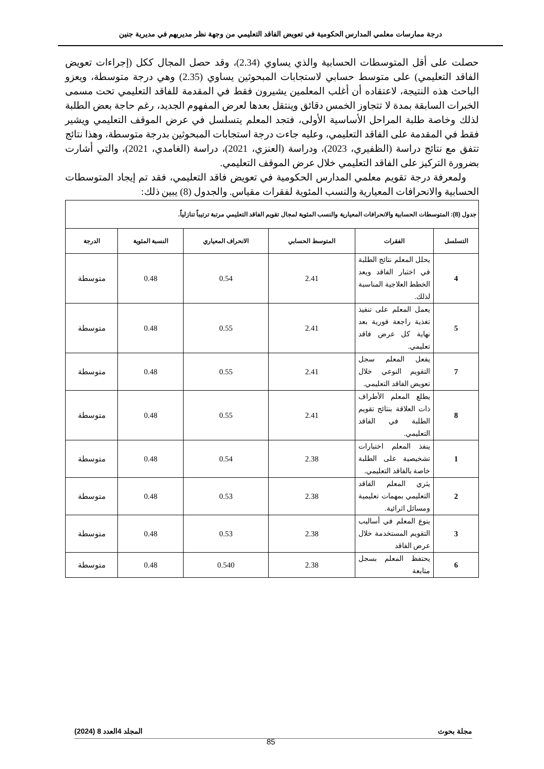درجة ممارسات معلمي المدارس الحكومية في تعويض الفاقد التعليمي من وجهة نظر مديريهم في مديرية جنين
حصلت على أقل المتوسطات الحسابية والذي يساوي (2.34)، وقد حصل المجال ككل (إجراءات تعويض الفاقد التعليمي) على متوسط حسابي لاستجابات المبحوثين يساوي (2.35) وهي درجة متوسطة، ويعزو الباحث هذه النتيجة، لاعتقاده أن أغلب المعلمين يشيرون فقط في المقدمة للفاقد التعليمي تحت مسمى الخبرات السابقة بمدة لا تتجاوز الخمس دقائق وينتقل بعدها لعرض المفهوم الجديد، رغم حاجة بعض الطلبة لذلك وخاصة طلبة المراحل الأساسية الأولى، فتجد المعلم يتسلسل في عرض الموقف التعليمي ويشير فقط في المقدمة على الفاقد التعليمي، وعليه جاءت درجة استجابات المبحوثين بدرجة متوسطة، وهذا نتائج تتفق مع نتائج دراسة (الظفيري، 2023)، ودراسة (العنزي، 2021)، دراسة (الغامدي، 2021)، والتي أشارت بضرورة التركيز على الفاقد التعليمي خلال عرض الموقف التعليمي.
ولمعرفة درجة تقويم معلمي المدارس الحكومية في تعويض فاقد التعليمي، فقد تم إيجاد المتوسطات الحسابية والانحرافات المعيارية والنسب المئوية لفقرات مقياس. والجدول (8) يبين ذلك:
| جدول (8): المتوسطات الحسابية والانحرافات المعيارية والنسب المئوية لمجال تقويم الفاقد التعليمي مرتبة ترتيباً تنازلياً. | | | | | |
| التسلسل | الفقرات | المتوسط الحسابي | الانحراف المعياري | النسبة المئوية | الدرجة |
| 4 | يحلل المعلم نتائج الطلبة في اختبار الفاقد ويعد الخطط العلاجية المناسبة لذلك. | 2.41 | 0.54 | 0.48 | متوسطة |
| 5 | يعمل المعلم على تنفيذ تغذية راجعة فورية بعد نهاية كل عرض فاقد تعليمي. | 2.41 | 0.55 | 0.48 | متوسطة |
| 7 | يفعل المعلم سجل التقويم النوعي خلال تعويض الفاقد التعليمي. | 2.41 | 0.55 | 0.48 | متوسطة |
| 8 | يطلع المعلم الأطراف ذات العلاقة بنتائج تقويم الطلبة في الفاقد التعليمي. | 2.41 | 0.55 | 0.48 | متوسطة |
| 1 | ينفذ المعلم اختبارات تشخيصية على الطلبة خاصة بالفاقد التعليمي. | 2.38 | 0.54 | 0.48 | متوسطة |
| 2 | يثري المعلم الفاقد التعليمي بمهمات تعليمية ومسائل اثرائية. | 2.38 | 0.53 | 0.48 | متوسطة |
| 3 | ينوع المعلم في أساليب التقويم المستخدمة خلال عرض الفاقد | 2.38 | 0.53 | 0.48 | متوسطة |
| 6 | يحتفظ المعلم بسجل متابعة | 2.38 | 0.540 | 0.48 | متوسطة |
مجلة بحوث المجلد 4العدد 8 (2024)
85